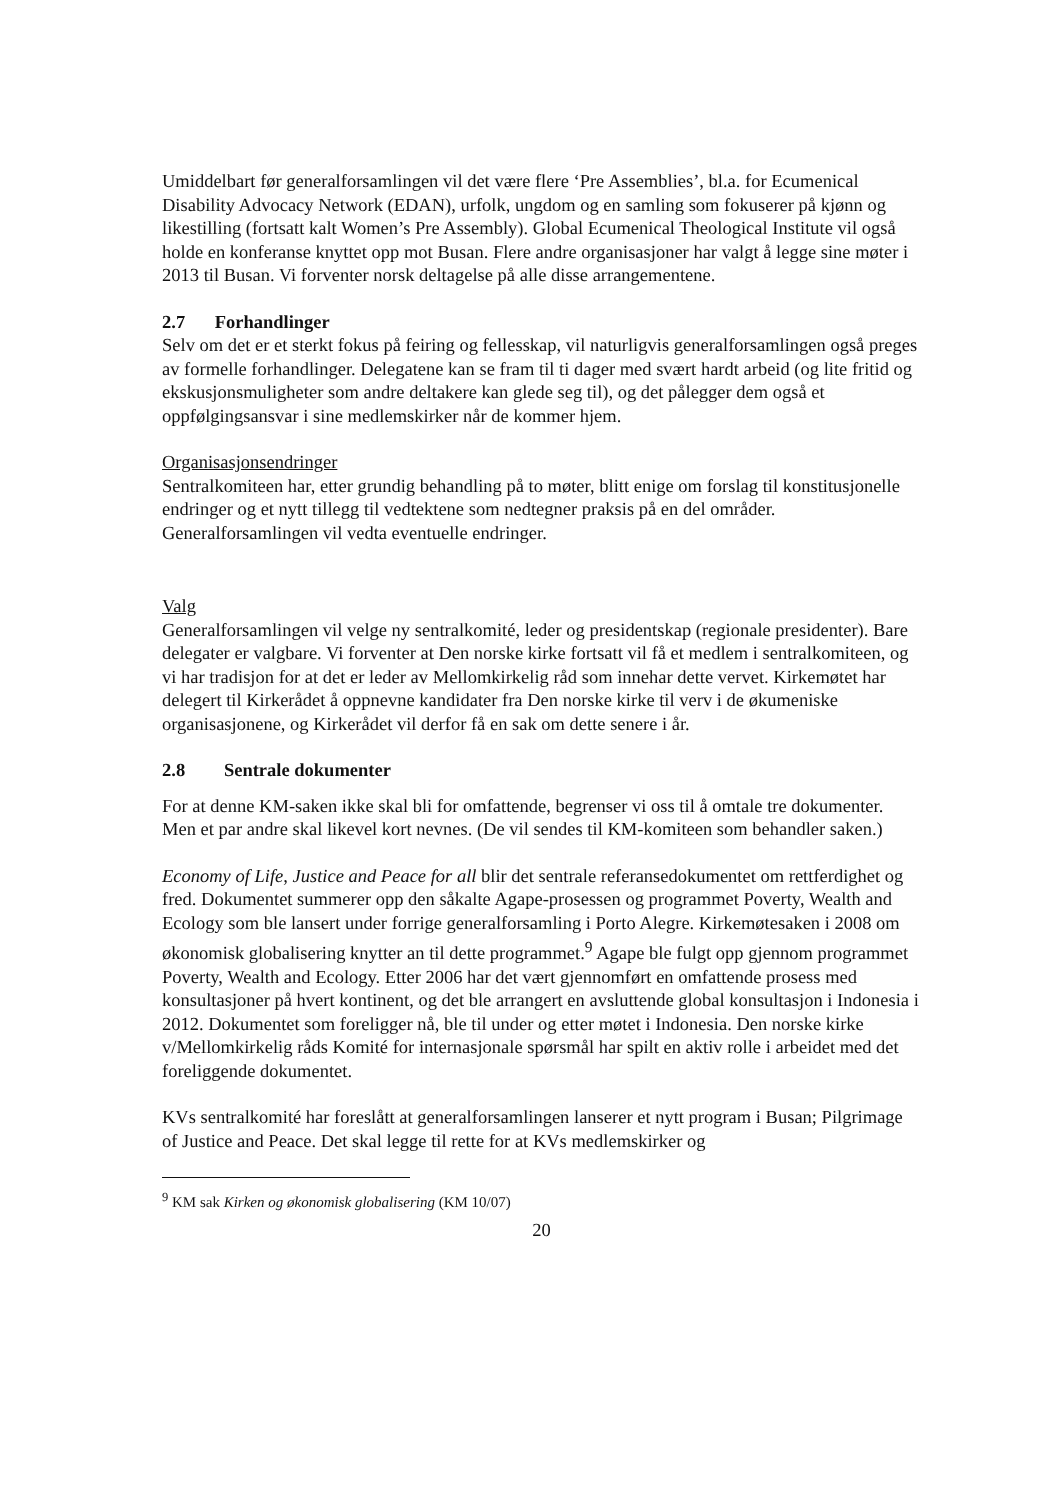Umiddelbart før generalforsamlingen vil det være flere ‘Pre Assemblies’, bl.a. for Ecumenical Disability Advocacy Network (EDAN), urfolk, ungdom og en samling som fokuserer på kjønn og likestilling (fortsatt kalt Women’s Pre Assembly). Global Ecumenical Theological Institute vil også holde en konferanse knyttet opp mot Busan. Flere andre organisasjoner har valgt å legge sine møter i 2013 til Busan. Vi forventer norsk deltagelse på alle disse arrangementene.
2.7 Forhandlinger
Selv om det er et sterkt fokus på feiring og fellesskap, vil naturligvis generalforsamlingen også preges av formelle forhandlinger. Delegatene kan se fram til ti dager med svært hardt arbeid (og lite fritid og ekskusjonsmuligheter som andre deltakere kan glede seg til), og det pålegger dem også et oppfølgingsansvar i sine medlemskirker når de kommer hjem.
Organisasjonsendringer
Sentralkomiteen har, etter grundig behandling på to møter, blitt enige om forslag til konstitusjonelle endringer og et nytt tillegg til vedtektene som nedtegner praksis på en del områder. Generalforsamlingen vil vedta eventuelle endringer.
Valg
Generalforsamlingen vil velge ny sentralkomité, leder og presidentskap (regionale presidenter). Bare delegater er valgbare. Vi forventer at Den norske kirke fortsatt vil få et medlem i sentralkomiteen, og vi har tradisjon for at det er leder av Mellomkirkelig råd som innehar dette vervet. Kirkemøtet har delegert til Kirkerådet å oppnevne kandidater fra Den norske kirke til verv i de økumeniske organisasjonene, og Kirkerådet vil derfor få en sak om dette senere i år.
2.8 Sentrale dokumenter
For at denne KM-saken ikke skal bli for omfattende, begrenser vi oss til å omtale tre dokumenter. Men et par andre skal likevel kort nevnes. (De vil sendes til KM-komiteen som behandler saken.)
Economy of Life, Justice and Peace for all blir det sentrale referansedokumentet om rettferdighet og fred. Dokumentet summerer opp den såkalte Agape-prosessen og programmet Poverty, Wealth and Ecology som ble lansert under forrige generalforsamling i Porto Alegre. Kirkemøtesaken i 2008 om økonomisk globalisering knytter an til dette programmet.<sup>9</sup> Agape ble fulgt opp gjennom programmet Poverty, Wealth and Ecology. Etter 2006 har det vært gjennomført en omfattende prosess med konsultasjoner på hvert kontinent, og det ble arrangert en avsluttende global konsultasjon i Indonesia i 2012. Dokumentet som foreligger nå, ble til under og etter møtet i Indonesia. Den norske kirke v/Mellomkirkelig råds Komité for internasjonale spørsmål har spilt en aktiv rolle i arbeidet med det foreliggende dokumentet.
KVs sentralkomité har foreslått at generalforsamlingen lanserer et nytt program i Busan; Pilgrimage of Justice and Peace. Det skal legge til rette for at KVs medlemskirker og
<sup>9</sup> KM sak Kirken og økonomisk globalisering (KM 10/07)
20